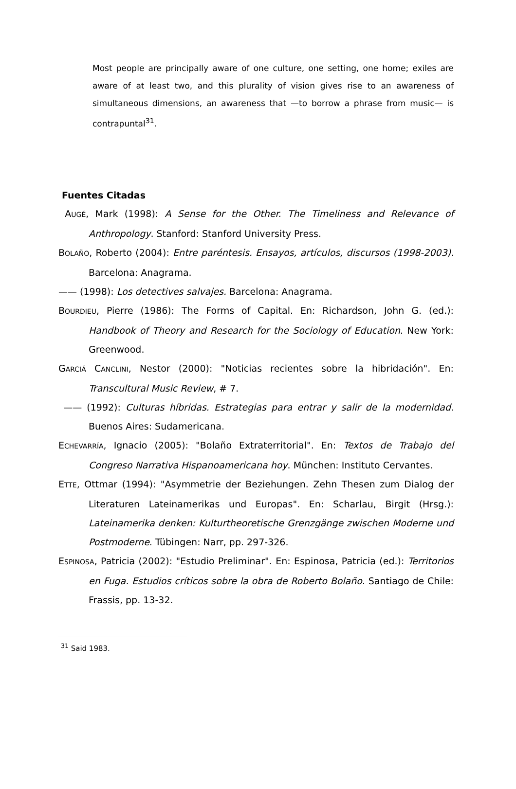Most people are principally aware of one culture, one setting, one home; exiles are aware of at least two, and this plurality of vision gives rise to an awareness of simultaneous dimensions, an awareness that —to borrow a phrase from music— is contrapuntal<sup>31</sup>.
Fuentes Citadas
AUGÉ, Mark (1998): A Sense for the Other. The Timeliness and Relevance of Anthropology. Stanford: Stanford University Press.
BOLAÑO, Roberto (2004): Entre paréntesis. Ensayos, artículos, discursos (1998-2003). Barcelona: Anagrama.
—— (1998): Los detectives salvajes. Barcelona: Anagrama.
BOURDIEU, Pierre (1986): The Forms of Capital. En: Richardson, John G. (ed.): Handbook of Theory and Research for the Sociology of Education. New York: Greenwood.
GARCIÁ CANCLINI, Nestor (2000): "Noticias recientes sobre la hibridación". En: Transcultural Music Review, # 7.
—— (1992): Culturas híbridas. Estrategias para entrar y salir de la modernidad. Buenos Aires: Sudamericana.
ECHEVARRÍA, Ignacio (2005): "Bolaño Extraterritorial". En: Textos de Trabajo del Congreso Narrativa Hispanoamericana hoy. München: Instituto Cervantes.
ETTE, Ottmar (1994): "Asymmetrie der Beziehungen. Zehn Thesen zum Dialog der Literaturen Lateinamerikas und Europas". En: Scharlau, Birgit (Hrsg.): Lateinamerika denken: Kulturtheoretische Grenzgänge zwischen Moderne und Postmoderne. Tübingen: Narr, pp. 297-326.
ESPINOSA, Patricia (2002): "Estudio Preliminar". En: Espinosa, Patricia (ed.): Territorios en Fuga. Estudios críticos sobre la obra de Roberto Bolaño. Santiago de Chile: Frassis, pp. 13-32.
<sup>31</sup> Said 1983.